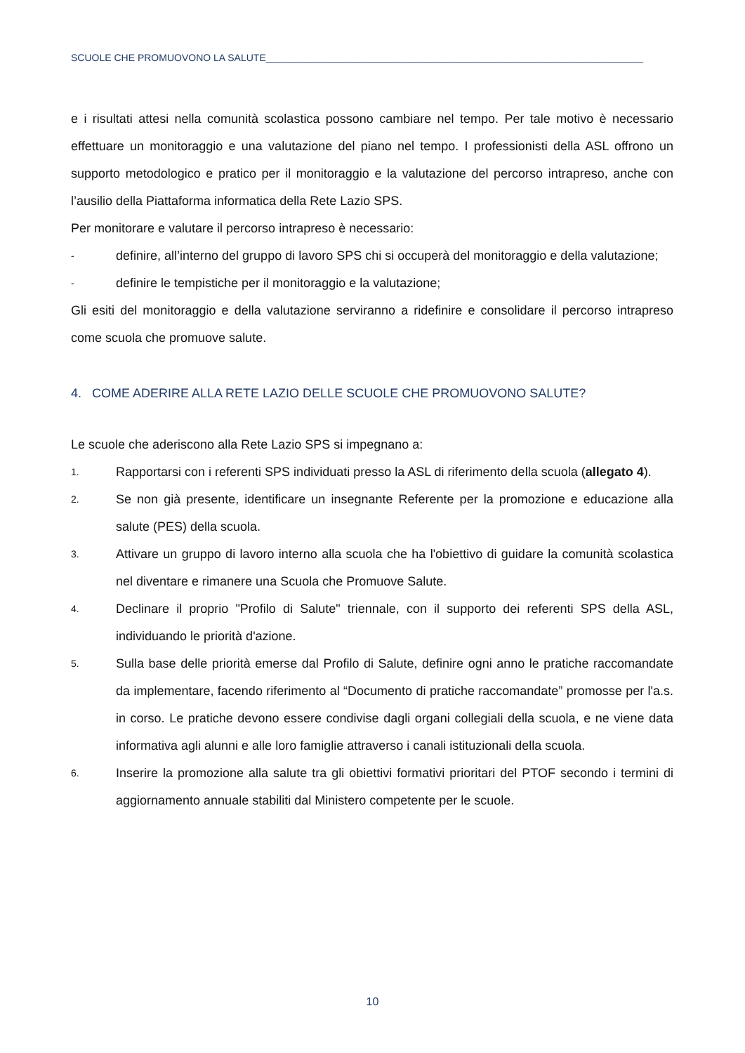SCUOLE CHE PROMUOVONO LA SALUTE_____________________________________________________________________
e i risultati attesi nella comunità scolastica possono cambiare nel tempo. Per tale motivo è necessario effettuare un monitoraggio e una valutazione del piano nel tempo. I professionisti della ASL offrono un supporto metodologico e pratico per il monitoraggio e la valutazione del percorso intrapreso, anche con l’ausilio della Piattaforma informatica della Rete Lazio SPS.
Per monitorare e valutare il percorso intrapreso è necessario:
- definire, all’interno del gruppo di lavoro SPS chi si occuperà del monitoraggio e della valutazione;
- definire le tempistiche per il monitoraggio e la valutazione;
Gli esiti del monitoraggio e della valutazione serviranno a ridefinire e consolidare il percorso intrapreso come scuola che promuove salute.
4. COME ADERIRE ALLA RETE LAZIO DELLE SCUOLE CHE PROMUOVONO SALUTE?
Le scuole che aderiscono alla Rete Lazio SPS si impegnano a:
1. Rapportarsi con i referenti SPS individuati presso la ASL di riferimento della scuola (allegato 4).
2. Se non già presente, identificare un insegnante Referente per la promozione e educazione alla salute (PES) della scuola.
3. Attivare un gruppo di lavoro interno alla scuola che ha l'obiettivo di guidare la comunità scolastica nel diventare e rimanere una Scuola che Promuove Salute.
4. Declinare il proprio "Profilo di Salute" triennale, con il supporto dei referenti SPS della ASL, individuando le priorità d'azione.
5. Sulla base delle priorità emerse dal Profilo di Salute, definire ogni anno le pratiche raccomandate da implementare, facendo riferimento al “Documento di pratiche raccomandate” promosse per l'a.s. in corso. Le pratiche devono essere condivise dagli organi collegiali della scuola, e ne viene data informativa agli alunni e alle loro famiglie attraverso i canali istituzionali della scuola.
6. Inserire la promozione alla salute tra gli obiettivi formativi prioritari del PTOF secondo i termini di aggiornamento annuale stabiliti dal Ministero competente per le scuole.
10